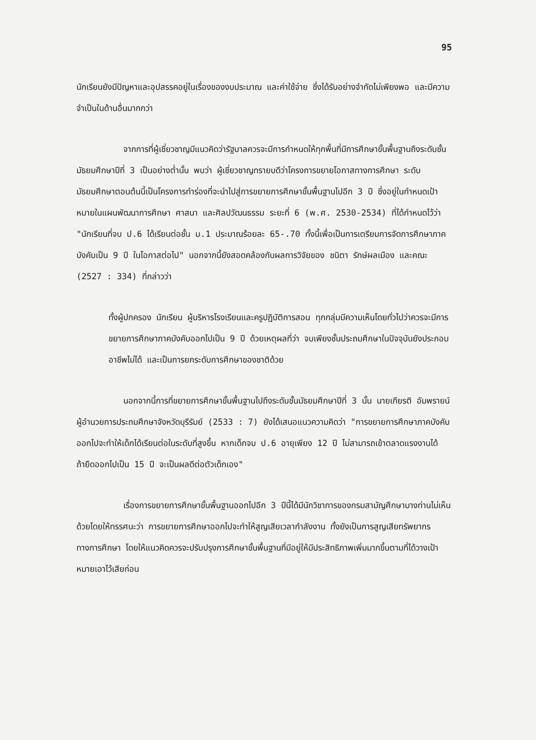95
นักเรียนยังมีปัญหาและอุปสรรคอยู่ในเรื่องของงบประมาณ และค่าใช้จ่าย ซึ่งได้รับอย่างจำกัดไม่เพียงพอ และมีความจำเป็นในด้านอื่นมากกว่า
จากการที่ผู้เชี่ยวชาญมีแนวคิดว่ารัฐบาลควรจะมีการกำหนดให้ทุกพื้นที่มีการศึกษาขั้นพื้นฐานถึงระดับชั้นมัธยมศึกษาปีที่ 3 เป็นอย่างต่ำนั้น พบว่า ผู้เชี่ยวชาญทรายบดีว่าโครงการขยายโอกาสทางการศึกษา ระดับมัธยมศึกษาตอนต้นนี้เป็นโครงการทำร่องที่จะนำไปสู่การขยายการศึกษาขั้นพื้นฐานไปอีก 3 ปี ซึ่งอยู่ในกำหนดเป้าหมายในแผนพัฒนาการศึกษา ศาสนา และศิลปวัฒนธรรม ระยะที่ 6 (พ.ศ. 2530-2534) ที่ได้กำหนดไว้ว่า "นักเรียนที่จบ ป.6 ได้เรียนต่อชั้น ม.1 ประมาณร้อยละ 65-.70 ทั้งนี้เพื่อเป็นการเตรียมการจัดการศึกษาภาคบังคับเป็น 9 ปี ในโอกาสต่อไป" นอกจากนี้ยังสอดคล้องกับผลการวิจัยของ ชนิตา รักษ์ผลเมือง และคณะ (2527 : 334) ที่กล่าวว่า
ทั้งผู้ปกครอง นักเรียน ผู้บริหารโรงเรียนและครูปฏิบัติการสอน ทุกกลุ่มมีความเห็นโดยทั่วไปว่าควรจะมีการขยายการศึกษาภาคบังคับออกไปเป็น 9 ปี ด้วยเหตุผลที่ว่า จบเพียงชั้นประถมศึกษาในปัจจุบันยังประกอบอาชีพไม่ได้ และเป็นการยกระดับการศึกษาของชาติด้วย
นอกจากนี้การที่ขยายการศึกษาขั้นพื้นฐานไปถึงระดับชั้นมัธยมศึกษาปีที่ 3 นั้น นายเกียรติ อัมพรายน์ ผู้อำนวยการประถมศึกษาจังหวัดบุรีรัมย์ (2533 : 7) ยังได้เสนอแนวความคิดว่า "การขยายการศึกษาภาคบังคับออกไปจะทำให้เด็กได้เรียนต่อในระดับที่สูงขึ้น หากเด็กจบ ป.6 อายุเพียง 12 ปี ไม่สามารถเข้าตลาดแรงงานได้ ถ้ายืดออกไปเป็น 15 ปี จะเป็นผลดีต่อตัวเด็กเอง"
เรื่องการขยายการศึกษาขั้นพื้นฐานออกไปอีก 3 ปีนี้ได้มีนักวิชาการของกรมสามัญศึกษาบางท่านไม่เห็นด้วยโดยให้ทรรศนะว่า การขยายการศึกษาออกไปจะทำให้สูญเสียเวลากำลังงาน ทั้งยังเป็นการสูญเสียทรัพยากรทางการศึกษา โดยให้แนวคิดควรจะปรับปรุงการศึกษาขั้นพื้นฐานที่มีอยู่ให้มีประสิทธิภาพเพิ่มมากขึ้นตามที่ได้วางเป้าหมายเอาไว้เสียก่อน